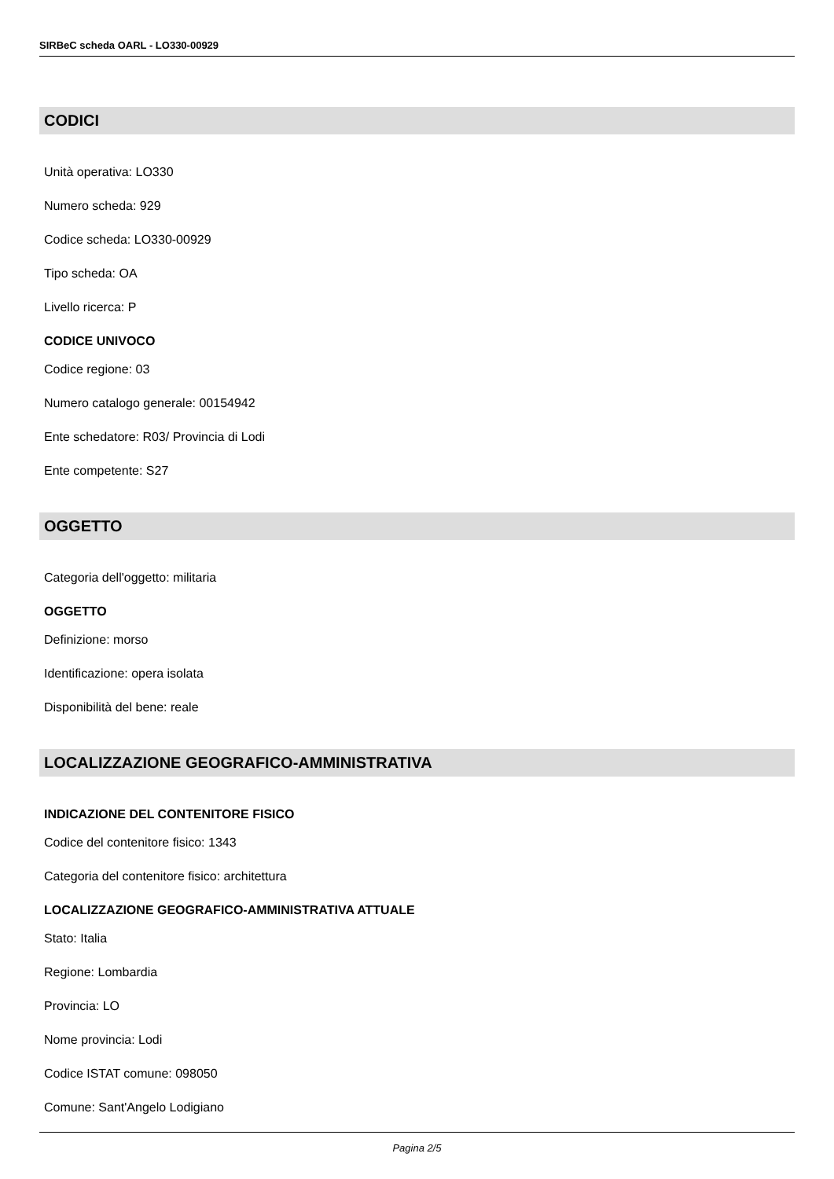SIRBeC scheda OARL - LO330-00929
CODICI
Unità operativa: LO330
Numero scheda: 929
Codice scheda: LO330-00929
Tipo scheda: OA
Livello ricerca: P
CODICE UNIVOCO
Codice regione: 03
Numero catalogo generale: 00154942
Ente schedatore: R03/ Provincia di Lodi
Ente competente: S27
OGGETTO
Categoria dell'oggetto: militaria
OGGETTO
Definizione: morso
Identificazione: opera isolata
Disponibilità del bene: reale
LOCALIZZAZIONE GEOGRAFICO-AMMINISTRATIVA
INDICAZIONE DEL CONTENITORE FISICO
Codice del contenitore fisico: 1343
Categoria del contenitore fisico: architettura
LOCALIZZAZIONE GEOGRAFICO-AMMINISTRATIVA ATTUALE
Stato: Italia
Regione: Lombardia
Provincia: LO
Nome provincia: Lodi
Codice ISTAT comune: 098050
Comune: Sant'Angelo Lodigiano
Pagina 2/5